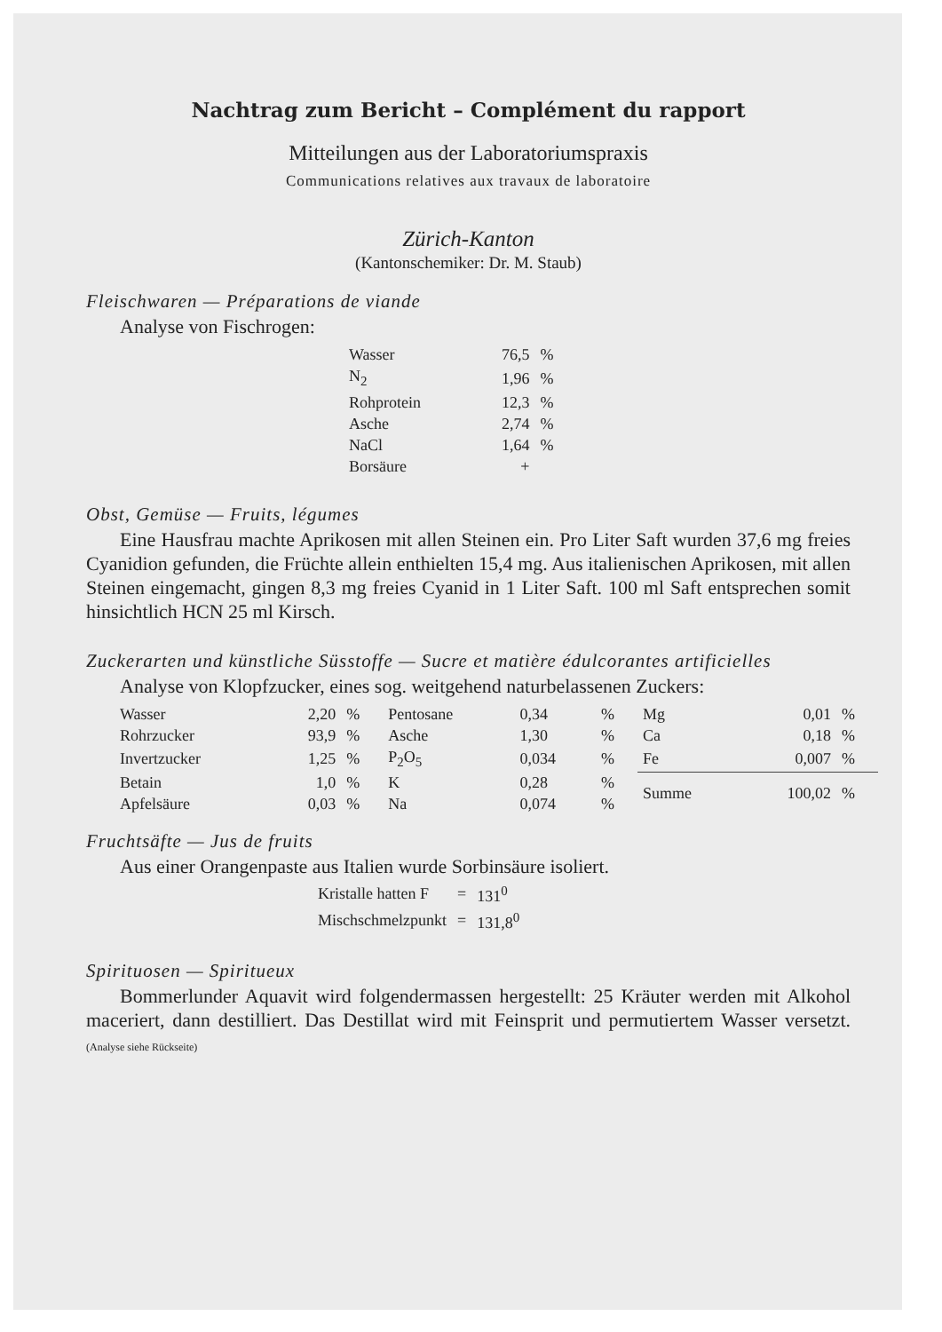Nachtrag zum Bericht – Complément du rapport
Mitteilungen aus der Laboratoriumspraxis
Communications relatives aux travaux de laboratoire
Zürich-Kanton
(Kantonschemiker: Dr. M. Staub)
Fleischwaren — Préparations de viande
Analyse von Fischrogen:
| Wasser | 76,5 | % |
| N<sub>2</sub> | 1,96 | % |
| Rohprotein | 12,3 | % |
| Asche | 2,74 | % |
| NaCl | 1,64 | % |
| Borsäure | + | |
Obst, Gemüse — Fruits, légumes
Eine Hausfrau machte Aprikosen mit allen Steinen ein. Pro Liter Saft wurden 37,6 mg freies Cyanidion gefunden, die Früchte allein enthielten 15,4 mg. Aus italienischen Aprikosen, mit allen Steinen eingemacht, gingen 8,3 mg freies Cyanid in 1 Liter Saft. 100 ml Saft entsprechen somit hinsichtlich HCN 25 ml Kirsch.
Zuckerarten und künstliche Süsstoffe — Sucre et matière édulcorantes artificielles
Analyse von Klopfzucker, eines sog. weitgehend naturbelassenen Zuckers:
| Wasser | 2,20 | % | Pentosane | 0,34 | % | Mg | 0,01 | % |
| Rohrzucker | 93,9 | % | Asche | 1,30 | % | Ca | 0,18 | % |
| Invertzucker | 1,25 | % | P<sub>2</sub>O<sub>5</sub> | 0,034 | % | Fe | 0,007 | % |
| Betain | 1,0 | % | K | 0,28 | % | Summe | 100,02 | % |
| Apfelsäure | 0,03 | % | Na | 0,074 | % | | | |
Fruchtsäfte — Jus de fruits
Aus einer Orangenpaste aus Italien wurde Sorbinsäure isoliert.
| Kristalle hatten F | = | 131<sup>0</sup> |
| Mischschmelzpunkt | = | 131,8<sup>0</sup> |
Spirituosen — Spiritueux
Bommerlunder Aquavit wird folgendermassen hergestellt: 25 Kräuter werden mit Alkohol maceriert, dann destilliert. Das Destillat wird mit Feinsprit und permutiertem Wasser versetzt. (Analyse siehe Rückseite)